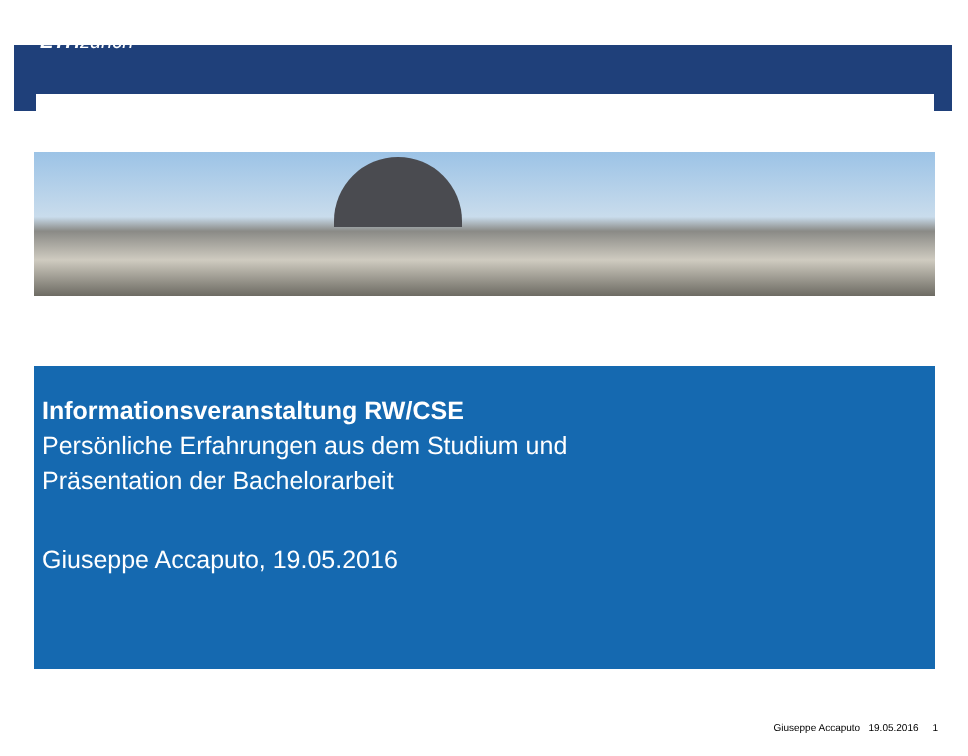ETH zürich
Informationsveranstaltung RW/CSE
Persönliche Erfahrungen aus dem Studium und
Präsentation der Bachelorarbeit
Giuseppe Accaputo, 19.05.2016
Giuseppe Accaputo 19.05.2016 1